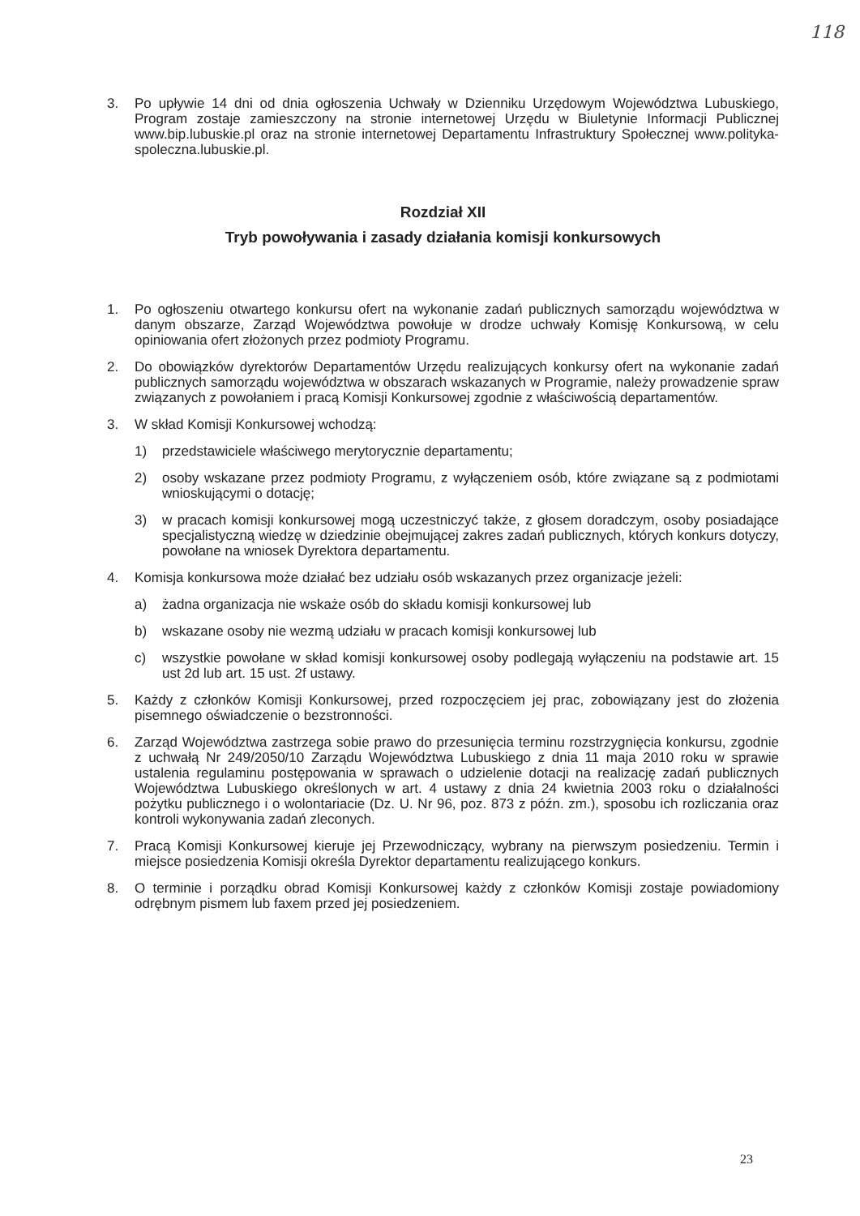118
3. Po upływie 14 dni od dnia ogłoszenia Uchwały w Dzienniku Urzędowym Województwa Lubuskiego, Program zostaje zamieszczony na stronie internetowej Urzędu w Biuletynie Informacji Publicznej www.bip.lubuskie.pl oraz na stronie internetowej Departamentu Infrastruktury Społecznej www.polityka-spoleczna.lubuskie.pl.
Rozdział XII
Tryb powoływania i zasady działania komisji konkursowych
1. Po ogłoszeniu otwartego konkursu ofert na wykonanie zadań publicznych samorządu województwa w danym obszarze, Zarząd Województwa powołuje w drodze uchwały Komisję Konkursową, w celu opiniowania ofert złożonych przez podmioty Programu.
2. Do obowiązków dyrektorów Departamentów Urzędu realizujących konkursy ofert na wykonanie zadań publicznych samorządu województwa w obszarach wskazanych w Programie, należy prowadzenie spraw związanych z powołaniem i pracą Komisji Konkursowej zgodnie z właściwością departamentów.
3. W skład Komisji Konkursowej wchodzą:
1) przedstawiciele właściwego merytorycznie departamentu;
2) osoby wskazane przez podmioty Programu, z wyłączeniem osób, które związane są z podmiotami wnioskującymi o dotację;
3) w pracach komisji konkursowej mogą uczestniczyć także, z głosem doradczym, osoby posiadające specjalistyczną wiedzę w dziedzinie obejmującej zakres zadań publicznych, których konkurs dotyczy, powołane na wniosek Dyrektora departamentu.
4. Komisja konkursowa może działać bez udziału osób wskazanych przez organizacje jeżeli:
a) żadna organizacja nie wskaże osób do składu komisji konkursowej lub
b) wskazane osoby nie wezmą udziału w pracach komisji konkursowej lub
c) wszystkie powołane w skład komisji konkursowej osoby podlegają wyłączeniu na podstawie art. 15 ust 2d lub art. 15 ust. 2f ustawy.
5. Każdy z członków Komisji Konkursowej, przed rozpoczęciem jej prac, zobowiązany jest do złożenia pisemnego oświadczenie o bezstronności.
6. Zarząd Województwa zastrzega sobie prawo do przesunięcia terminu rozstrzygnięcia konkursu, zgodnie z uchwałą Nr 249/2050/10 Zarządu Województwa Lubuskiego z dnia 11 maja 2010 roku w sprawie ustalenia regulaminu postępowania w sprawach o udzielenie dotacji na realizację zadań publicznych Województwa Lubuskiego określonych w art. 4 ustawy z dnia 24 kwietnia 2003 roku o działalności pożytku publicznego i o wolontariacie (Dz. U. Nr 96, poz. 873 z późn. zm.), sposobu ich rozliczania oraz kontroli wykonywania zadań zleconych.
7. Pracą Komisji Konkursowej kieruje jej Przewodniczący, wybrany na pierwszym posiedzeniu. Termin i miejsce posiedzenia Komisji określa Dyrektor departamentu realizującego konkurs.
8. O terminie i porządku obrad Komisji Konkursowej każdy z członków Komisji zostaje powiadomiony odrębnym pismem lub faxem przed jej posiedzeniem.
23